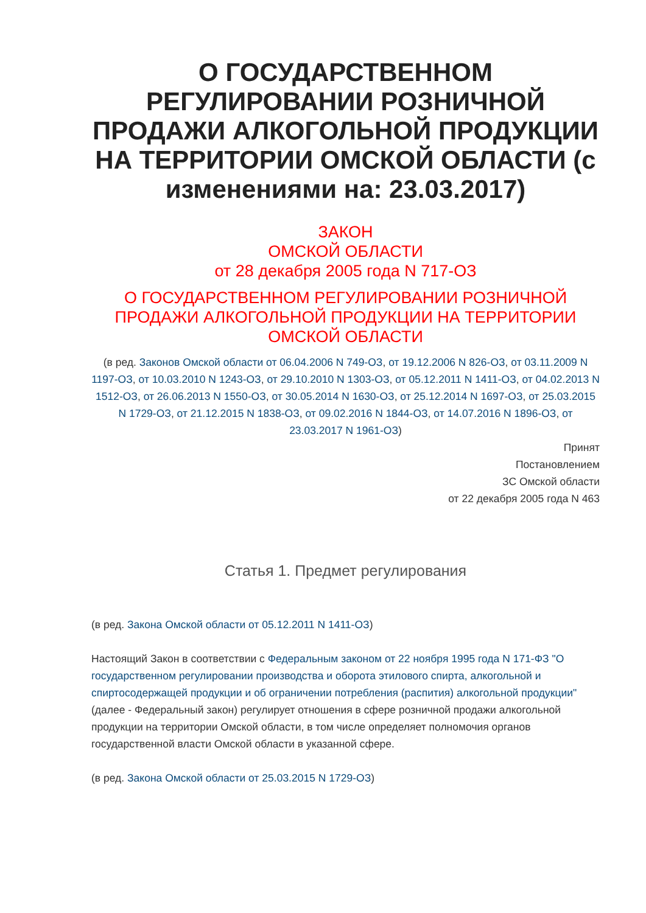О ГОСУДАРСТВЕННОМ РЕГУЛИРОВАНИИ РОЗНИЧНОЙ ПРОДАЖИ АЛКОГОЛЬНОЙ ПРОДУКЦИИ НА ТЕРРИТОРИИ ОМСКОЙ ОБЛАСТИ (с изменениями на: 23.03.2017)
ЗАКОН
ОМСКОЙ ОБЛАСТИ
от 28 декабря 2005 года N 717-ОЗ
О ГОСУДАРСТВЕННОМ РЕГУЛИРОВАНИИ РОЗНИЧНОЙ ПРОДАЖИ АЛКОГОЛЬНОЙ ПРОДУКЦИИ НА ТЕРРИТОРИИ ОМСКОЙ ОБЛАСТИ
(в ред. Законов Омской области от 06.04.2006 N 749-ОЗ, от 19.12.2006 N 826-ОЗ, от 03.11.2009 N 1197-ОЗ, от 10.03.2010 N 1243-ОЗ, от 29.10.2010 N 1303-ОЗ, от 05.12.2011 N 1411-ОЗ, от 04.02.2013 N 1512-ОЗ, от 26.06.2013 N 1550-ОЗ, от 30.05.2014 N 1630-ОЗ, от 25.12.2014 N 1697-ОЗ, от 25.03.2015 N 1729-ОЗ, от 21.12.2015 N 1838-ОЗ, от 09.02.2016 N 1844-ОЗ, от 14.07.2016 N 1896-ОЗ, от 23.03.2017 N 1961-ОЗ)
Принят
Постановлением
ЗС Омской области
от 22 декабря 2005 года N 463
Статья 1. Предмет регулирования
(в ред. Закона Омской области от 05.12.2011 N 1411-ОЗ)
Настоящий Закон в соответствии с Федеральным законом от 22 ноября 1995 года N 171-ФЗ "О государственном регулировании производства и оборота этилового спирта, алкогольной и спиртосодержащей продукции и об ограничении потребления (распития) алкогольной продукции" (далее - Федеральный закон) регулирует отношения в сфере розничной продажи алкогольной продукции на территории Омской области, в том числе определяет полномочия органов государственной власти Омской области в указанной сфере.
(в ред. Закона Омской области от 25.03.2015 N 1729-ОЗ)